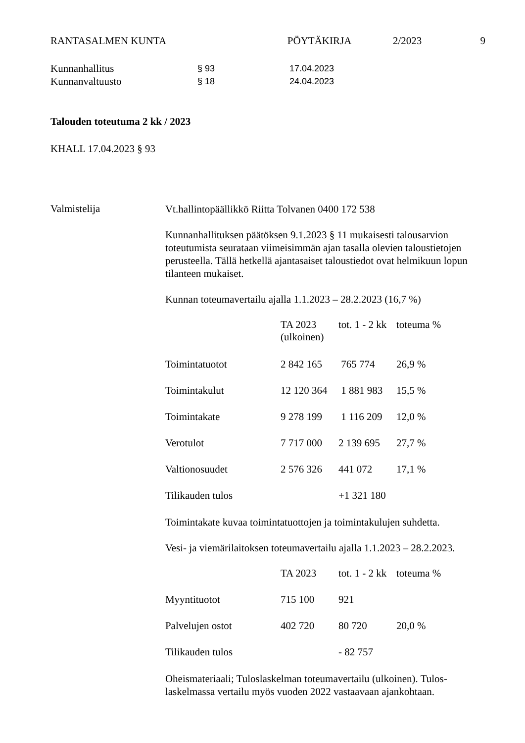RANTASALMEN KUNTA PÖYTÄKIRJA 2/2023 9
Kunnanhallitus
§ 93 17.04.2023
Kunnanvaltuusto
§ 18 24.04.2023
Talouden toteutuma 2 kk / 2023
KHALL 17.04.2023 § 93
Valmistelija
Vt.hallintopäällikkö Riitta Tolvanen 0400 172 538
Kunnanhallituksen päätöksen 9.1.2023 § 11 mukaisesti talousarvion toteutumista seurataan viimeisimmän ajan tasalla olevien taloustietojen perusteella. Tällä hetkellä ajantasaiset taloustiedot ovat helmikuun lopun tilanteen mukaiset.
Kunnan toteumavertailu ajalla 1.1.2023 – 28.2.2023 (16,7 %)
| | TA 2023 (ulkoinen) | tot. 1 - 2 kk | toteuma % |
| --- | --- | --- | --- |
| Toimintatuotot | 2 842 165 | 765 774 | 26,9 % |
| Toimintakulut | 12 120 364 | 1 881 983 | 15,5 % |
| Toimintakate | 9 278 199 | 1 116 209 | 12,0 % |
| Verotulot | 7 717 000 | 2 139 695 | 27,7 % |
| Valtionosuudet | 2 576 326 | 441 072 | 17,1 % |
| Tilikauden tulos | | +1 321 180 | |
Toimintakate kuvaa toimintatuottojen ja toimintakulujen suhdetta.
Vesi- ja viemärilaitoksen toteumavertailu ajalla 1.1.2023 – 28.2.2023.
| | TA 2023 | tot. 1 - 2 kk | toteuma % |
| --- | --- | --- | --- |
| Myyntituotot | 715 100 | 921 | |
| Palvelujen ostot | 402 720 | 80 720 | 20,0 % |
| Tilikauden tulos | | - 82 757 | |
Oheismateriaali; Tuloslaskelman toteumavertailu (ulkoinen). Tulos-laskelmassa vertailu myös vuoden 2022 vastaavaan ajankohtaan.